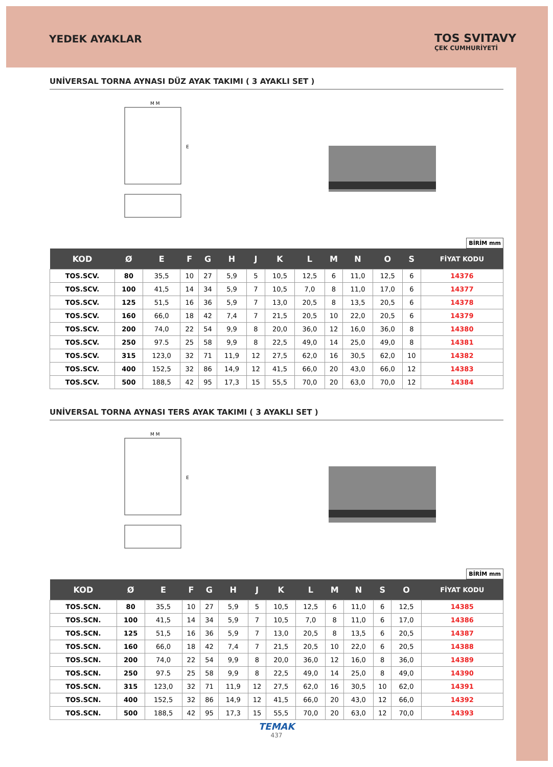YEDEK AYAKLAR TOS SVITAVY
ÇEK CUMHURİYETİ
UNİVERSAL TORNA AYNASI DÜZ AYAK TAKIMI ( 3 AYAKLI SET )
M M
E
BİRİM mm
| KOD | Ø | E | F | G | H | J | K | L | M | N | O | S | FİYAT KODU |
| --- | --- | --- | --- | --- | --- | --- | --- | --- | --- | --- | --- | --- | --- |
| TOS.SCV. | 80 | 35,5 | 10 | 27 | 5,9 | 5 | 10,5 | 12,5 | 6 | 11,0 | 12,5 | 6 | 14376 |
| TOS.SCV. | 100 | 41,5 | 14 | 34 | 5,9 | 7 | 10,5 | 7,0 | 8 | 11,0 | 17,0 | 6 | 14377 |
| TOS.SCV. | 125 | 51,5 | 16 | 36 | 5,9 | 7 | 13,0 | 20,5 | 8 | 13,5 | 20,5 | 6 | 14378 |
| TOS.SCV. | 160 | 66,0 | 18 | 42 | 7,4 | 7 | 21,5 | 20,5 | 10 | 22,0 | 20,5 | 6 | 14379 |
| TOS.SCV. | 200 | 74,0 | 22 | 54 | 9,9 | 8 | 20,0 | 36,0 | 12 | 16,0 | 36,0 | 8 | 14380 |
| TOS.SCV. | 250 | 97.5 | 25 | 58 | 9,9 | 8 | 22,5 | 49,0 | 14 | 25,0 | 49,0 | 8 | 14381 |
| TOS.SCV. | 315 | 123,0 | 32 | 71 | 11,9 | 12 | 27,5 | 62,0 | 16 | 30,5 | 62,0 | 10 | 14382 |
| TOS.SCV. | 400 | 152,5 | 32 | 86 | 14,9 | 12 | 41,5 | 66,0 | 20 | 43,0 | 66,0 | 12 | 14383 |
| TOS.SCV. | 500 | 188,5 | 42 | 95 | 17,3 | 15 | 55,5 | 70,0 | 20 | 63,0 | 70,0 | 12 | 14384 |
UNİVERSAL TORNA AYNASI TERS AYAK TAKIMI ( 3 AYAKLI SET )
M M
E
BİRİM mm
| KOD | Ø | E | F | G | H | J | K | L | M | N | S | O | FİYAT KODU |
| --- | --- | --- | --- | --- | --- | --- | --- | --- | --- | --- | --- | --- | --- |
| TOS.SCN. | 80 | 35,5 | 10 | 27 | 5,9 | 5 | 10,5 | 12,5 | 6 | 11,0 | 6 | 12,5 | 14385 |
| TOS.SCN. | 100 | 41,5 | 14 | 34 | 5,9 | 7 | 10,5 | 7,0 | 8 | 11,0 | 6 | 17,0 | 14386 |
| TOS.SCN. | 125 | 51,5 | 16 | 36 | 5,9 | 7 | 13,0 | 20,5 | 8 | 13,5 | 6 | 20,5 | 14387 |
| TOS.SCN. | 160 | 66,0 | 18 | 42 | 7,4 | 7 | 21,5 | 20,5 | 10 | 22,0 | 6 | 20,5 | 14388 |
| TOS.SCN. | 200 | 74,0 | 22 | 54 | 9,9 | 8 | 20,0 | 36,0 | 12 | 16,0 | 8 | 36,0 | 14389 |
| TOS.SCN. | 250 | 97.5 | 25 | 58 | 9,9 | 8 | 22,5 | 49,0 | 14 | 25,0 | 8 | 49,0 | 14390 |
| TOS.SCN. | 315 | 123,0 | 32 | 71 | 11,9 | 12 | 27,5 | 62,0 | 16 | 30,5 | 10 | 62,0 | 14391 |
| TOS.SCN. | 400 | 152,5 | 32 | 86 | 14,9 | 12 | 41,5 | 66,0 | 20 | 43,0 | 12 | 66,0 | 14392 |
| TOS.SCN. | 500 | 188,5 | 42 | 95 | 17,3 | 15 | 55,5 | 70,0 | 20 | 63,0 | 12 | 70,0 | 14393 |
TEMAK
437